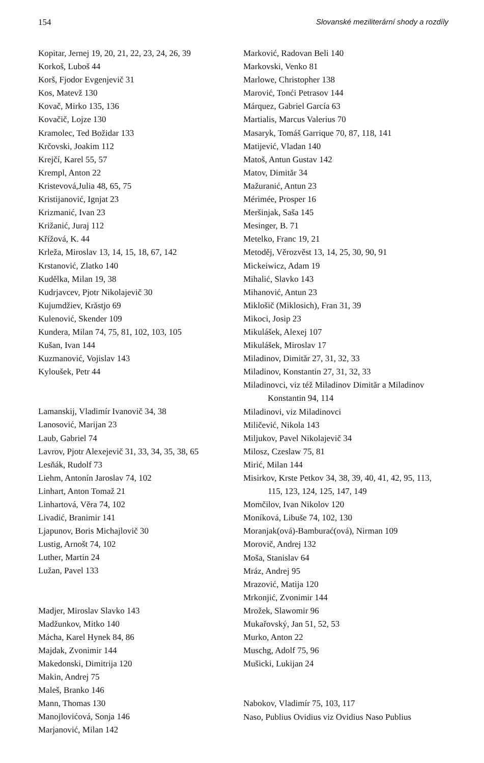154 Slovanské meziliterární shody a rozdíly
Kopitar, Jernej 19, 20, 21, 22, 23, 24, 26, 39
Korkoš, Luboš 44
Korš, Fjodor Evgenjevič 31
Kos, Matevž 130
Kovač, Mirko 135, 136
Kovačič, Lojze 130
Kramolec, Ted Božidar 133
Krčovski, Joakim 112
Krejčí, Karel 55, 57
Krempl, Anton 22
Kristevová,Julia 48, 65, 75
Kristijanović, Ignjat 23
Krizmanić, Ivan 23
Križanić, Juraj 112
Křížová, K. 44
Krleža, Miroslav 13, 14, 15, 18, 67, 142
Krstanović, Zlatko 140
Kudělka, Milan 19, 38
Kudrjavcev, Pjotr Nikolajevič 30
Kujumdžiev, Krăstjo 69
Kulenović, Skender 109
Kundera, Milan 74, 75, 81, 102, 103, 105
Kušan, Ivan 144
Kuzmanović, Vojislav 143
Kyloušek, Petr 44
Lamanskij, Vladimír Ivanovič 34, 38
Lanosović, Marijan 23
Laub, Gabriel 74
Lavrov, Pjotr Alexejevič 31, 33, 34, 35, 38, 65
Lesňák, Rudolf 73
Liehm, Antonín Jaroslav 74, 102
Linhart, Anton Tomaž 21
Linhartová, Věra 74, 102
Livadić, Branimir 141
Ljapunov, Boris Michajlovič 30
Lustig, Arnošt 74, 102
Luther, Martin 24
Lužan, Pavel 133
Madjer, Miroslav Slavko 143
Madžunkov, Mitko 140
Mácha, Karel Hynek 84, 86
Majdak, Zvonimir 144
Makedonski, Dimitrija 120
Makin, Andrej 75
Maleš, Branko 146
Mann, Thomas 130
Manojlovićová, Sonja 146
Marjanović, Milan 142
Marković, Radovan Beli 140
Markovski, Venko 81
Marlowe, Christopher 138
Marović, Tonći Petrasov 144
Márquez, Gabriel García 63
Martialis, Marcus Valerius 70
Masaryk, Tomáš Garrique 70, 87, 118, 141
Matijević, Vladan 140
Matoš, Antun Gustav 142
Matov, Dimităr 34
Mažuranić, Antun 23
Mérimée, Prosper 16
Meršinjak, Saša 145
Mesinger, B. 71
Metelko, Franc 19, 21
Metoděj, Věrozvěst 13, 14, 25, 30, 90, 91
Mickeiwicz, Adam 19
Mihalić, Slavko 143
Mihanović, Antun 23
Miklošič (Miklosich), Fran 31, 39
Mikoci, Josip 23
Mikulášek, Alexej 107
Mikulášek, Miroslav 17
Miladinov, Dimităr 27, 31, 32, 33
Miladinov, Konstantin 27, 31, 32, 33
Miladinovci, viz též Miladinov Dimităr a Miladinov Konstantin 94, 114
Miladinovi, viz Miladinovci
Miličević, Nikola 143
Miljukov, Pavel Nikolajevič 34
Milosz, Czeslaw 75, 81
Mirić, Milan 144
Misirkov, Krste Petkov 34, 38, 39, 40, 41, 42, 95, 113, 115, 123, 124, 125, 147, 149
Momčilov, Ivan Nikolov 120
Moníková, Libuše 74, 102, 130
Moranjak(ová)-Bamburać(ová), Nirman 109
Morovič, Andrej 132
Moša, Stanislav 64
Mráz, Andrej 95
Mrazović, Matija 120
Mrkonjić, Zvonimir 144
Mrožek, Slawomir 96
Mukařovský, Jan 51, 52, 53
Murko, Anton 22
Muschg, Adolf 75, 96
Mušicki, Lukijan 24
Nabokov, Vladimír 75, 103, 117
Naso, Publius Ovidius viz Ovidius Naso Publius